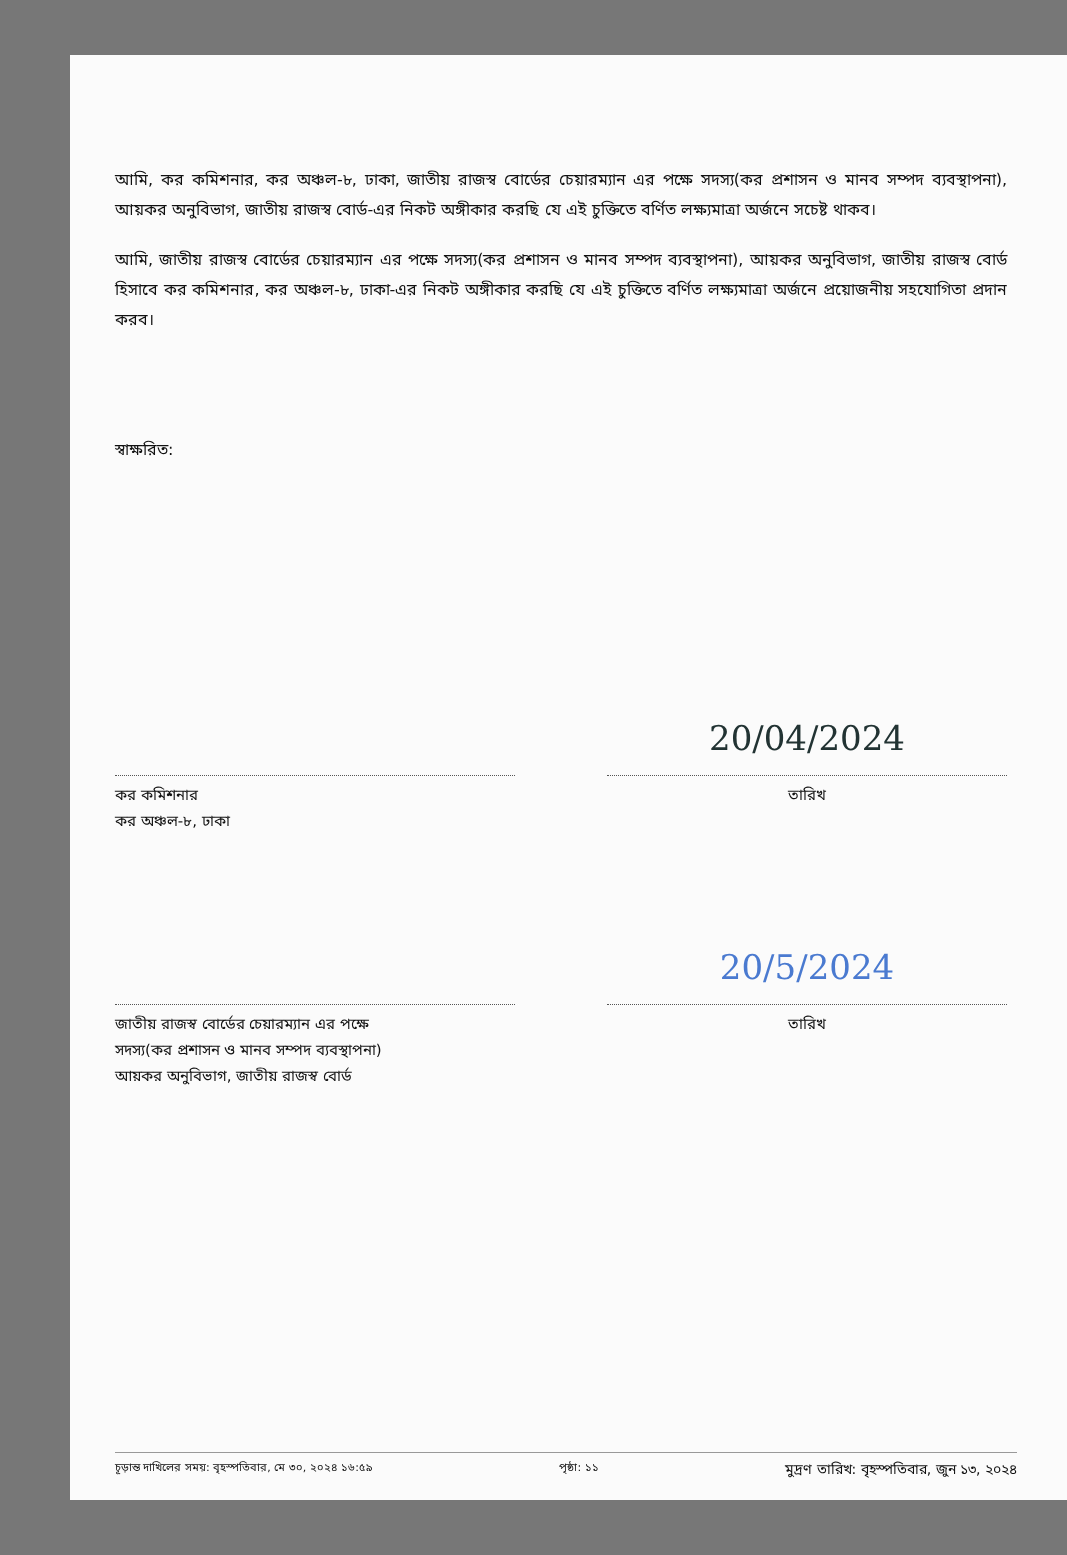আমি, কর কমিশনার, কর অঞ্চল-৮, ঢাকা, জাতীয় রাজস্ব বোর্ডের চেয়ারম্যান এর পক্ষে সদস্য(কর প্রশাসন ও মানব সম্পদ ব্যবস্থাপনা), আয়কর অনুবিভাগ, জাতীয় রাজস্ব বোর্ড-এর নিকট অঙ্গীকার করছি যে এই চুক্তিতে বর্ণিত লক্ষ্যমাত্রা অর্জনে সচেষ্ট থাকব।
আমি, জাতীয় রাজস্ব বোর্ডের চেয়ারম্যান এর পক্ষে সদস্য(কর প্রশাসন ও মানব সম্পদ ব্যবস্থাপনা), আয়কর অনুবিভাগ, জাতীয় রাজস্ব বোর্ড হিসাবে কর কমিশনার, কর অঞ্চল-৮, ঢাকা-এর নিকট অঙ্গীকার করছি যে এই চুক্তিতে বর্ণিত লক্ষ্যমাত্রা অর্জনে প্রয়োজনীয় সহযোগিতা প্রদান করব।
স্বাক্ষরিত:
কর কমিশনার
কর অঞ্চল-৮, ঢাকা
20/04/2024
তারিখ
জাতীয় রাজস্ব বোর্ডের চেয়ারম্যান এর পক্ষে
সদস্য(কর প্রশাসন ও মানব সম্পদ ব্যবস্থাপনা)
আয়কর অনুবিভাগ, জাতীয় রাজস্ব বোর্ড
20/5/2024
তারিখ
চূড়ান্ত দাখিলের সময়: বৃহস্পতিবার, মে ৩০, ২০২৪ ১৬:৫৯ পৃষ্ঠা: ১১ মুদ্রণ তারিখ: বৃহস্পতিবার, জুন ১৩, ২০২৪